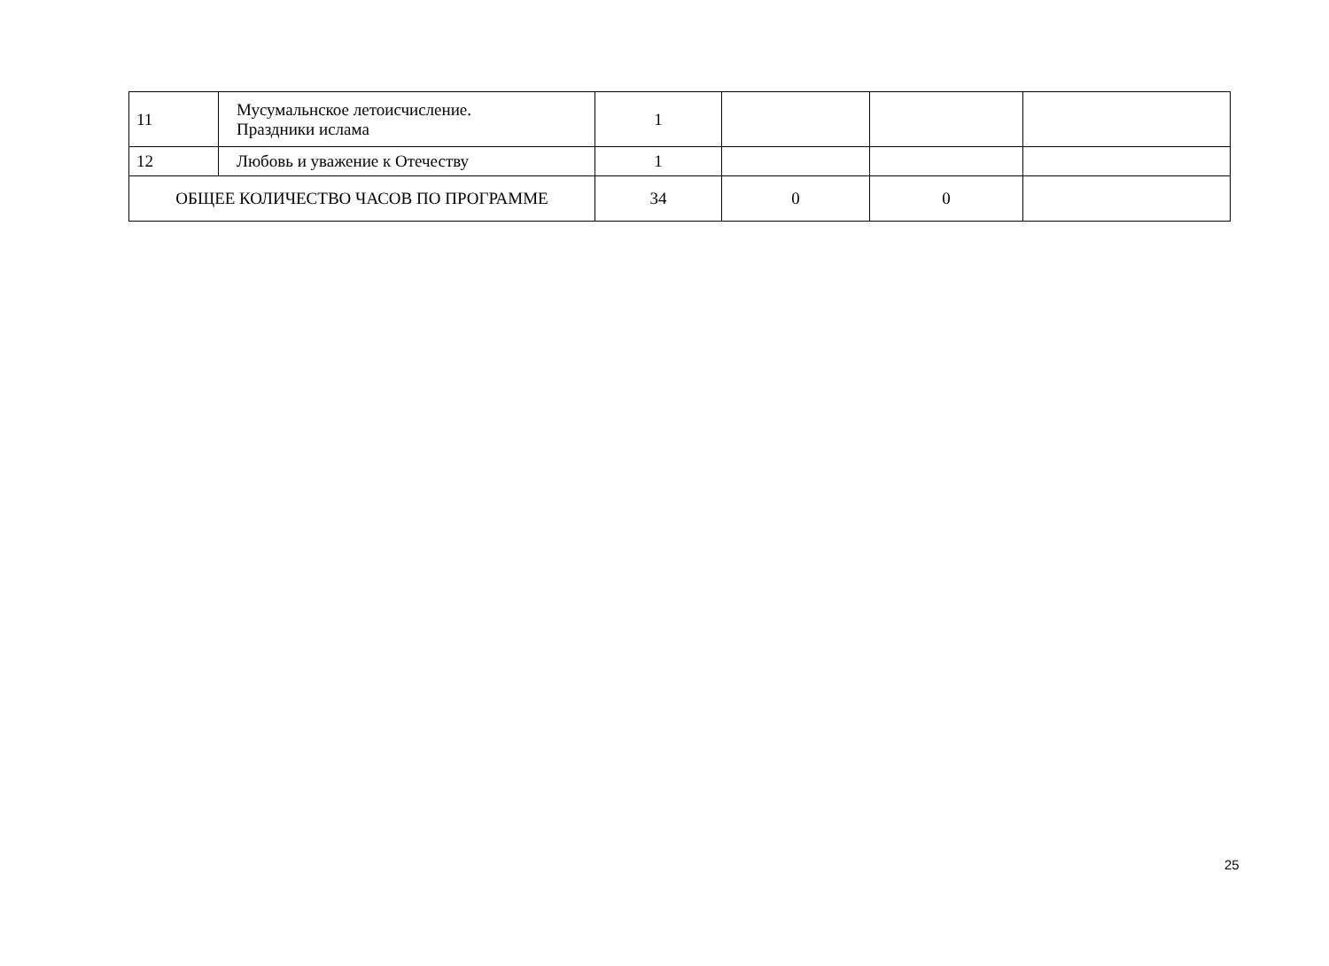| 11 | Мусумальнское летоисчисление. Праздники ислама | 1 | | | |
| 12 | Любовь и уважение к Отечеству | 1 | | | |
| ОБЩЕЕ КОЛИЧЕСТВО ЧАСОВ ПО ПРОГРАММЕ | | 34 | 0 | 0 | |
25